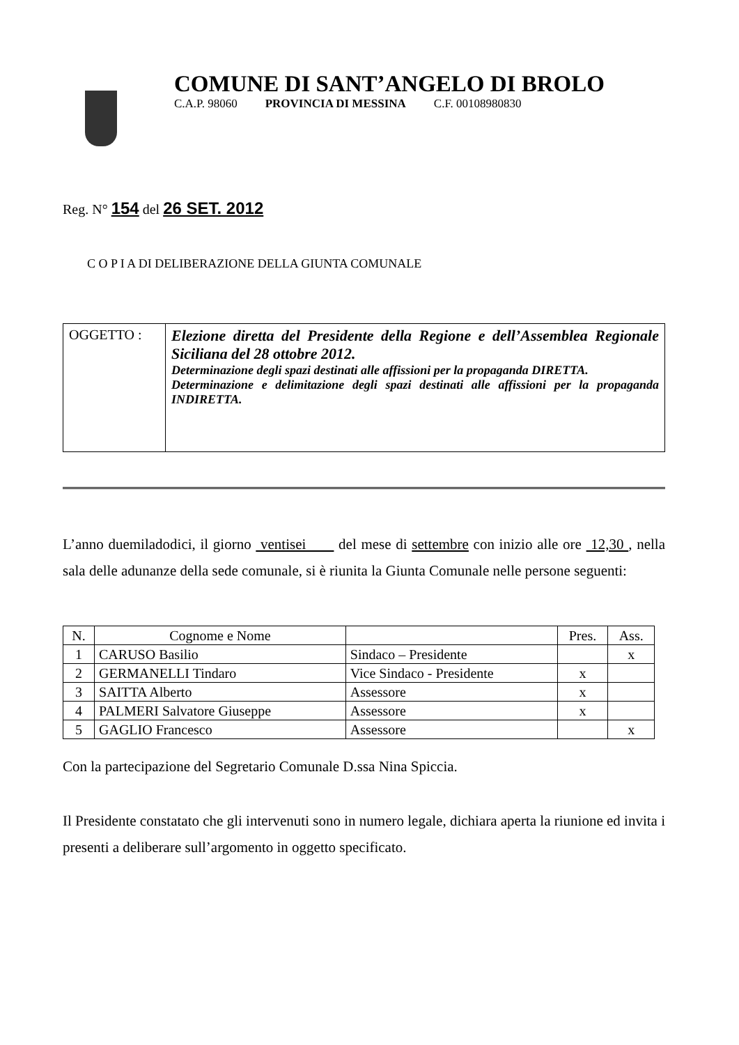COMUNE DI SANT’ANGELO DI BROLO
C.A.P. 98060 PROVINCIA DI MESSINA C.F. 00108980830
Reg. N° 154 del 26 SET. 2012
C O P I A DI DELIBERAZIONE DELLA GIUNTA COMUNALE
| OGGETTO : | Elezione diretta del Presidente della Regione e dell’Assemblea Regionale Siciliana del 28 ottobre 2012. Determinazione degli spazi destinati alle affissioni per la propaganda DIRETTA. Determinazione e delimitazione degli spazi destinati alle affissioni per la propaganda INDIRETTA. |
L’anno duemiladodici, il giorno ventisei del mese di settembre con inizio alle ore 12,30 , nella sala delle adunanze della sede comunale, si è riunita la Giunta Comunale nelle persone seguenti:
| N. | Cognome e Nome | | Pres. | Ass. |
| --- | --- | --- | --- | --- |
| 1 | CARUSO Basilio | Sindaco – Presidente | | x |
| 2 | GERMANELLI Tindaro | Vice Sindaco - Presidente | x | |
| 3 | SAITTA Alberto | Assessore | x | |
| 4 | PALMERI Salvatore Giuseppe | Assessore | x | |
| 5 | GAGLIO Francesco | Assessore | | x |
Con la partecipazione del Segretario Comunale D.ssa Nina Spiccia.
Il Presidente constatato che gli intervenuti sono in numero legale, dichiara aperta la riunione ed invita i presenti a deliberare sull’argomento in oggetto specificato.